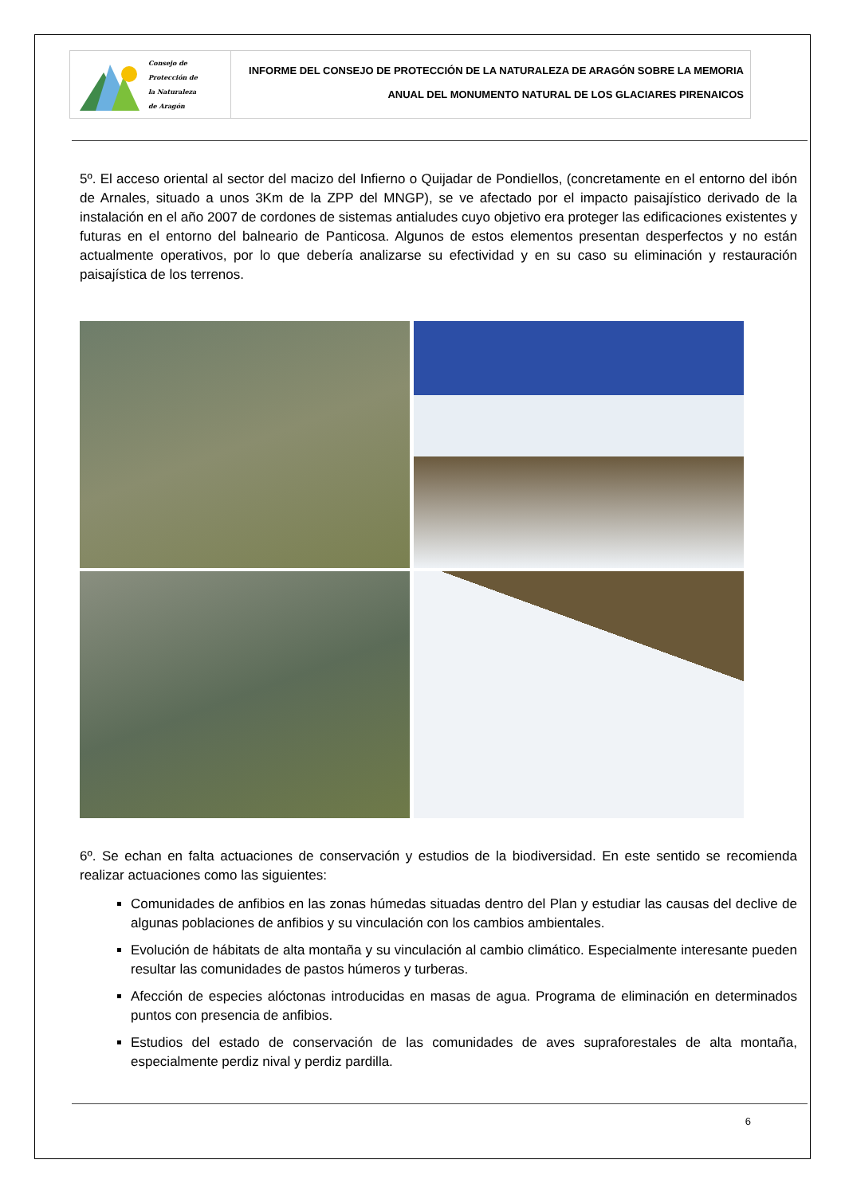Consejo de
Protección de
la Naturaleza
de Aragón
INFORME DEL CONSEJO DE PROTECCIÓN DE LA NATURALEZA DE ARAGÓN SOBRE LA MEMORIA
ANUAL DEL MONUMENTO NATURAL DE LOS GLACIARES PIRENAICOS
5º. El acceso oriental al sector del macizo del Infierno o Quijadar de Pondiellos, (concretamente en el entorno del ibón de Arnales, situado a unos 3Km de la ZPP del MNGP), se ve afectado por el impacto paisajístico derivado de la instalación en el año 2007 de cordones de sistemas antialudes cuyo objetivo era proteger las edificaciones existentes y futuras en el entorno del balneario de Panticosa. Algunos de estos elementos presentan desperfectos y no están actualmente operativos, por lo que debería analizarse su efectividad y en su caso su eliminación y restauración paisajística de los terrenos.
6º. Se echan en falta actuaciones de conservación y estudios de la biodiversidad. En este sentido se recomienda realizar actuaciones como las siguientes:
Comunidades de anfibios en las zonas húmedas situadas dentro del Plan y estudiar las causas del declive de algunas poblaciones de anfibios y su vinculación con los cambios ambientales.
Evolución de hábitats de alta montaña y su vinculación al cambio climático. Especialmente interesante pueden resultar las comunidades de pastos húmeros y turberas.
Afección de especies alóctonas introducidas en masas de agua. Programa de eliminación en determinados puntos con presencia de anfibios.
Estudios del estado de conservación de las comunidades de aves supraforestales de alta montaña, especialmente perdiz nival y perdiz pardilla.
6